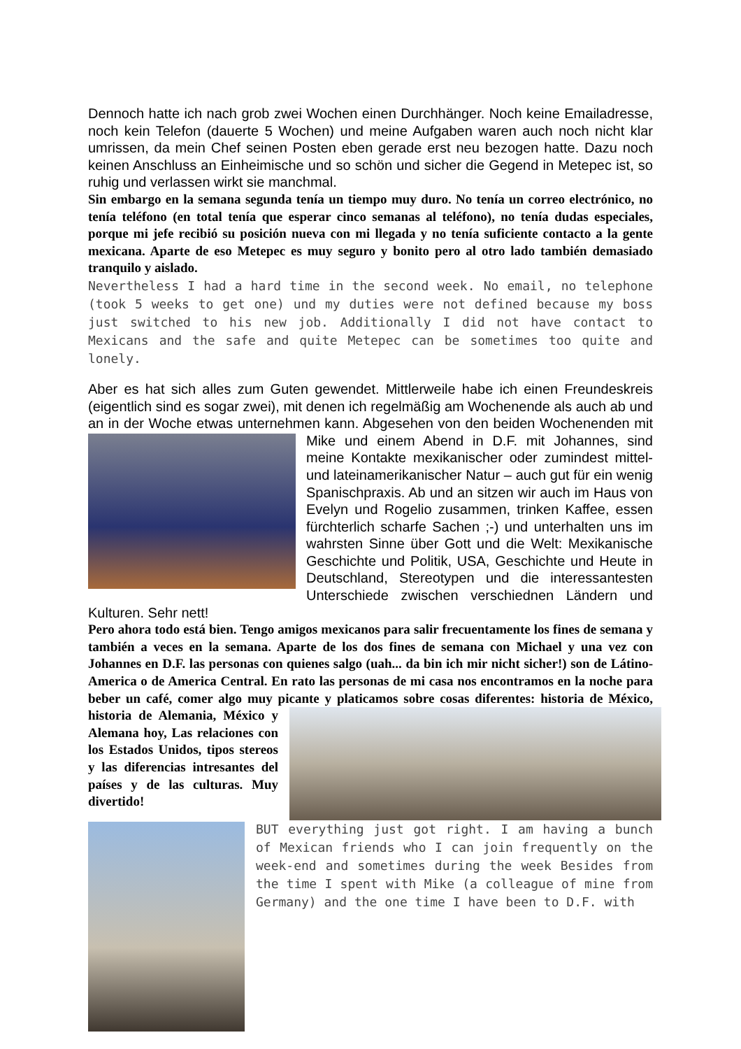Dennoch hatte ich nach grob zwei Wochen einen Durchhänger. Noch keine Emailadresse, noch kein Telefon (dauerte 5 Wochen) und meine Aufgaben waren auch noch nicht klar umrissen, da mein Chef seinen Posten eben gerade erst neu bezogen hatte. Dazu noch keinen Anschluss an Einheimische und so schön und sicher die Gegend in Metepec ist, so ruhig und verlassen wirkt sie manchmal.
Sin embargo en la semana segunda tenía un tiempo muy duro. No tenía un correo electrónico, no tenía teléfono (en total tenía que esperar cinco semanas al teléfono), no tenía dudas especiales, porque mi jefe recibió su posición nueva con mi llegada y no tenía suficiente contacto a la gente mexicana. Aparte de eso Metepec es muy seguro y bonito pero al otro lado también demasiado tranquilo y aislado.
Nevertheless I had a hard time in the second week. No email, no telephone (took 5 weeks to get one) und my duties were not defined because my boss just switched to his new job. Additionally I did not have contact to Mexicans and the safe and quite Metepec can be sometimes too quite and lonely.
Aber es hat sich alles zum Guten gewendet. Mittlerweile habe ich einen Freundeskreis (eigentlich sind es sogar zwei), mit denen ich regelmäßig am Wochenende als auch ab und an in der Woche etwas unternehmen kann. Abgesehen von den beiden Wochenenden mit Mike und einem Abend in D.F. mit Johannes, sind meine Kontakte mexikanischer oder zumindest mittel- und lateinamerikanischer Natur – auch gut für ein wenig Spanischpraxis. Ab und an sitzen wir auch im Haus von Evelyn und Rogelio zusammen, trinken Kaffee, essen fürchterlich scharfe Sachen ;-) und unterhalten uns im wahrsten Sinne über Gott und die Welt: Mexikanische Geschichte und Politik, USA, Geschichte und Heute in Deutschland, Stereotypen und die interessantesten Unterschiede zwischen verschiednen Ländern und Kulturen. Sehr nett!
Pero ahora todo está bien. Tengo amigos mexicanos para salir frecuentamente los fines de semana y también a veces en la semana. Aparte de los dos fines de semana con Michael y una vez con Johannes en D.F. las personas con quienes salgo (uah... da bin ich mir nicht sicher!) son de Látino-America o de America Central. En rato las personas de mi casa nos encontramos en la noche para beber un café, comer algo muy picante y platicamos sobre cosas diferentes: historia de México, historia de Alemania, México y Alemana hoy, Las relaciones con los Estados Unidos, tipos stereos y las diferencias intresantes del países y de las culturas. Muy divertido!
BUT everything just got right. I am having a bunch of Mexican friends who I can join frequently on the week-end and sometimes during the week Besides from the time I spent with Mike (a colleague of mine from Germany) and the one time I have been to D.F. with